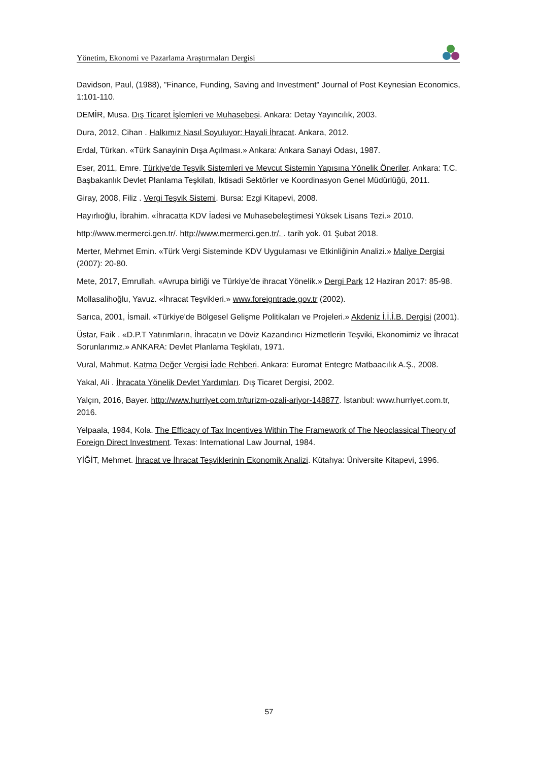Yönetim, Ekonomi ve Pazarlama Araştırmaları Dergisi
Davidson, Paul, (1988), "Finance, Funding, Saving and Investment" Journal of Post Keynesian Economics, 1:101-110.
DEMİR, Musa. Dış Ticaret İşlemleri ve Muhasebesi. Ankara: Detay Yayıncılık, 2003.
Dura, 2012, Cihan . Halkımız Nasıl Soyuluyor: Hayali İhracat. Ankara, 2012.
Erdal, Türkan. «Türk Sanayinin Dışa Açılması.» Ankara: Ankara Sanayi Odası, 1987.
Eser, 2011, Emre. Türkiye'de Teşvik Sistemleri ve Mevcut Sistemin Yapısına Yönelik Öneriler. Ankara: T.C. Başbakanlık Devlet Planlama Teşkilatı, İktisadi Sektörler ve Koordinasyon Genel Müdürlüğü, 2011.
Giray, 2008, Filiz . Vergi Teşvik Sistemi. Bursa: Ezgi Kitapevi, 2008.
Hayırlıoğlu, İbrahim. «İhracatta KDV İadesi ve Muhasebeleştimesi Yüksek Lisans Tezi.» 2010.
http://www.mermerci.gen.tr/. http://www.mermerci.gen.tr/. . tarih yok. 01 Şubat 2018.
Merter, Mehmet Emin. «Türk Vergi Sisteminde KDV Uygulaması ve Etkinliğinin Analizi.» Maliye Dergisi (2007): 20-80.
Mete, 2017, Emrullah. «Avrupa birliği ve Türkiye’de ihracat Yönelik.» Dergi Park 12 Haziran 2017: 85-98.
Mollasalihoğlu, Yavuz. «İhracat Teşvikleri.» www.foreigntrade.gov.tr (2002).
Sarıca, 2001, İsmail. «Türkiye'de Bölgesel Gelişme Politikaları ve Projeleri.» Akdeniz İ.İ.İ.B. Dergisi (2001).
Üstar, Faik . «D.P.T Yatırımların, İhracatın ve Döviz Kazandırıcı Hizmetlerin Teşviki, Ekonomimiz ve İhracat Sorunlarımız.» ANKARA: Devlet Planlama Teşkilatı, 1971.
Vural, Mahmut. Katma Değer Vergisi İade Rehberi. Ankara: Euromat Entegre Matbaacılık A.Ş., 2008.
Yakal, Ali . İhracata Yönelik Devlet Yardımları. Dış Ticaret Dergisi, 2002.
Yalçın, 2016, Bayer. http://www.hurriyet.com.tr/turizm-ozali-ariyor-148877. İstanbul: www.hurriyet.com.tr, 2016.
Yelpaala, 1984, Kola. The Efficacy of Tax Incentives Within The Framework of The Neoclassical Theory of Foreign Direct Investment. Texas: International Law Journal, 1984.
YİĞİT, Mehmet. İhracat ve İhracat Teşviklerinin Ekonomik Analizi. Kütahya: Üniversite Kitapevi, 1996.
57